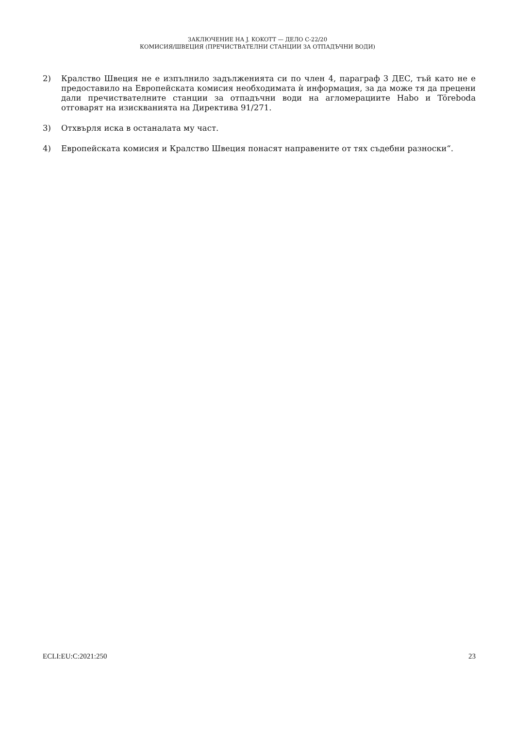ЗАКЛЮЧЕНИЕ НА J. KOKOTT — ДЕЛО C-22/20
КОМИСИЯ/ШВЕЦИЯ (ПРЕЧИСТВАТЕЛНИ СТАНЦИИ ЗА ОТПАДЪЧНИ ВОДИ)
2) Кралство Швеция не е изпълнило задълженията си по член 4, параграф 3 ДЕС, тъй като не е предоставило на Европейската комисия необходимата ѝ информация, за да може тя да прецени дали пречиствателните станции за отпадъчни води на агломерациите Habo и Töreboda отговарят на изискванията на Директива 91/271.
3) Отхвърля иска в останалата му част.
4) Европейската комисия и Кралство Швеция понасят направените от тях съдебни разноски“.
ECLI:EU:C:2021:250 23